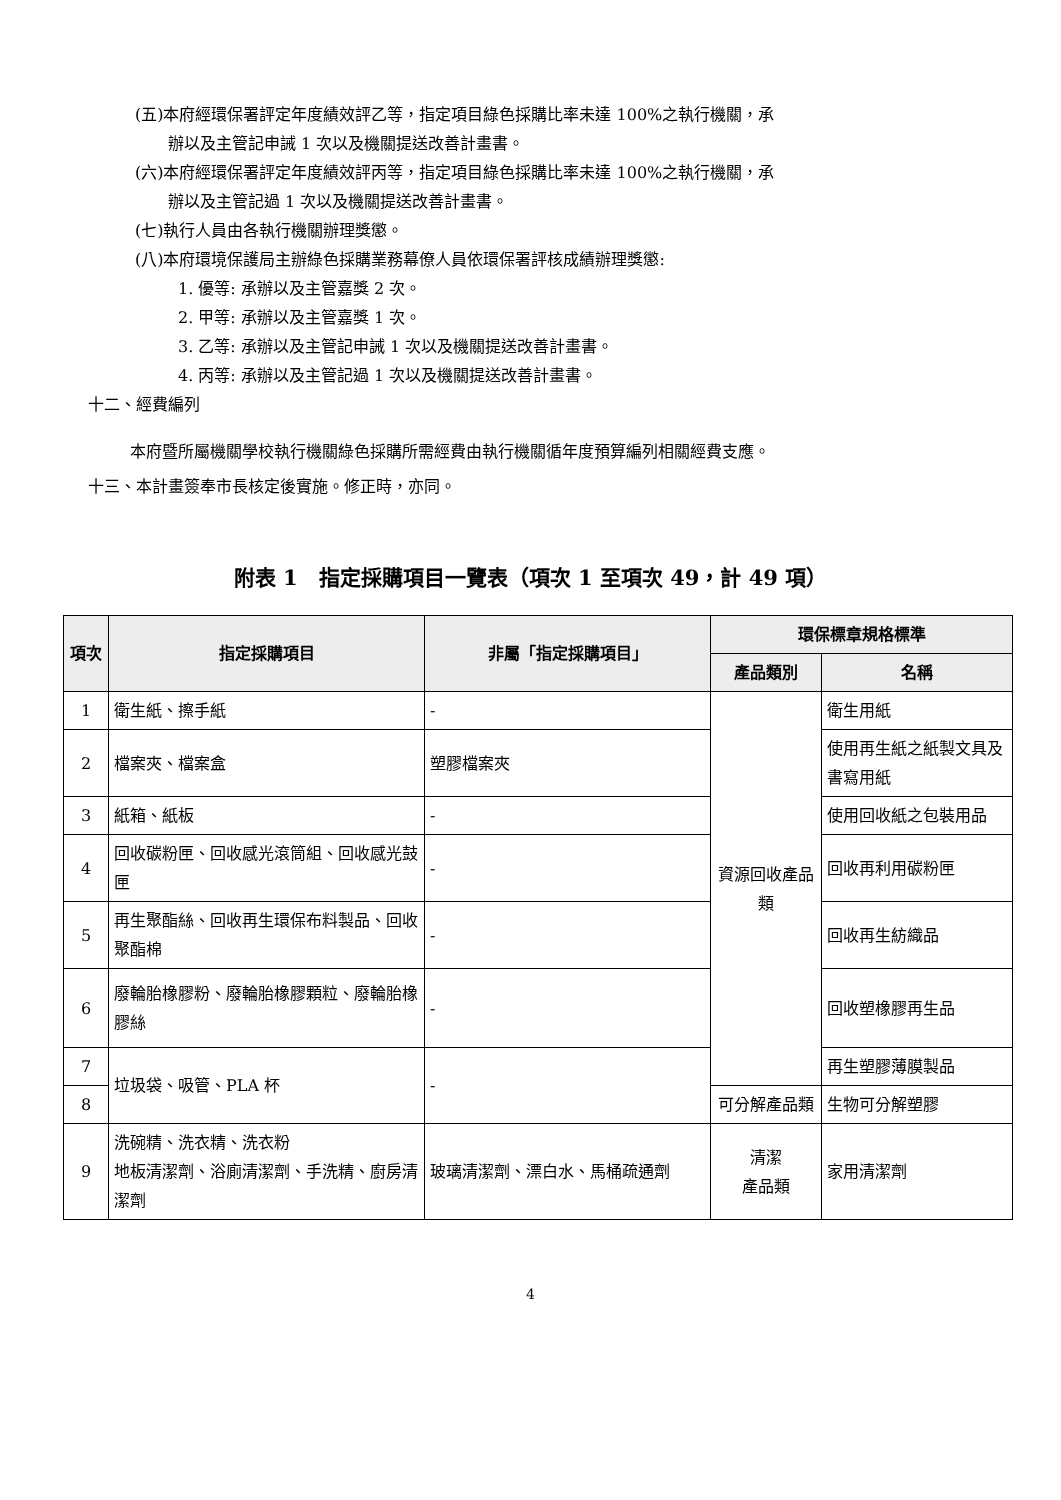(五)本府經環保署評定年度績效評乙等，指定項目綠色採購比率未達 100%之執行機關，承
辦以及主管記申誡 1 次以及機關提送改善計畫書。
(六)本府經環保署評定年度績效評丙等，指定項目綠色採購比率未達 100%之執行機關，承
辦以及主管記過 1 次以及機關提送改善計畫書。
(七)執行人員由各執行機關辦理獎懲。
(八)本府環境保護局主辦綠色採購業務幕僚人員依環保署評核成績辦理獎懲:
1. 優等: 承辦以及主管嘉獎 2 次。
2. 甲等: 承辦以及主管嘉獎 1 次。
3. 乙等: 承辦以及主管記申誡 1 次以及機關提送改善計畫書。
4. 丙等: 承辦以及主管記過 1 次以及機關提送改善計畫書。
十二、經費編列
本府暨所屬機關學校執行機關綠色採購所需經費由執行機關循年度預算編列相關經費支應。
十三、本計畫簽奉市長核定後實施。修正時，亦同。
附表 1　指定採購項目一覽表（項次 1 至項次 49，計 49 項）
| 項次 | 指定採購項目 | 非屬「指定採購項目」 | 環保標章規格標準 | |
| --- | --- | --- | --- | --- |
| | | | 產品類別 | 名稱 |
| 1 | 衛生紙、擦手紙 | - | 資源回收產品類 | 衛生用紙 |
| 2 | 檔案夾、檔案盒 | 塑膠檔案夾 | | 使用再生紙之紙製文具及書寫用紙 |
| 3 | 紙箱、紙板 | - | | 使用回收紙之包裝用品 |
| 4 | 回收碳粉匣、回收感光滾筒組、回收感光鼓匣 | - | | 回收再利用碳粉匣 |
| 5 | 再生聚酯絲、回收再生環保布料製品、回收聚酯棉 | - | | 回收再生紡織品 |
| 6 | 廢輪胎橡膠粉、廢輪胎橡膠顆粒、廢輪胎橡膠絲 | - | | 回收塑橡膠再生品 |
| 7 | 垃圾袋、吸管、PLA 杯 | - | | 再生塑膠薄膜製品 |
| 8 | | | 可分解產品類 | 生物可分解塑膠 |
| 9 | 洗碗精、洗衣精、洗衣粉 地板清潔劑、浴廁清潔劑、手洗精、廚房清潔劑 | 玻璃清潔劑、漂白水、馬桶疏通劑 | 清潔 產品類 | 家用清潔劑 |
4